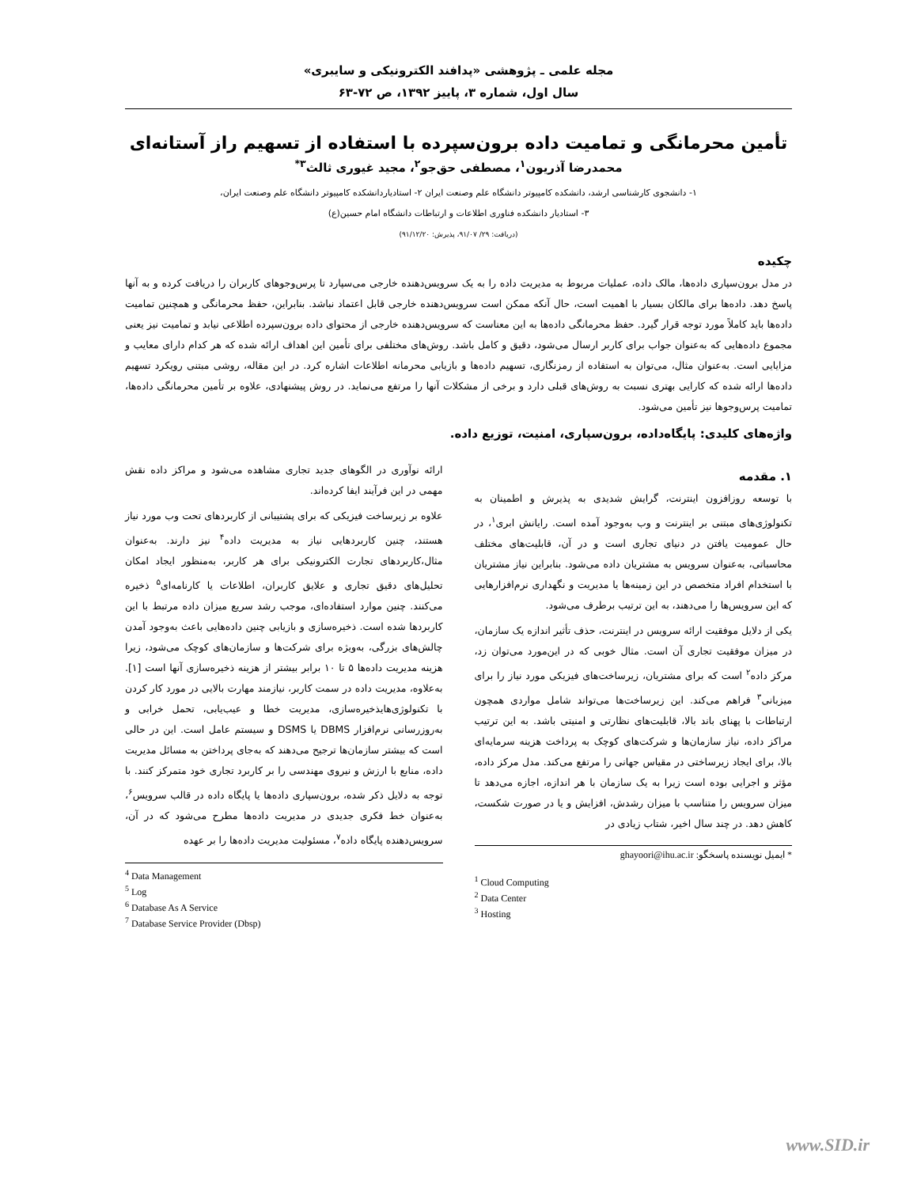مجله علمی ـ پژوهشی «پدافند الکترونیکی و سایبری»
سال اول، شماره ۳، پاییز ۱۳۹۲، ص ۷۲-۶۳
تأمین محرمانگی و تمامیت داده برون‌سپرده با استفاده از تسهیم راز آستانه‌ای
محمدرضا آذریون<sup>۱</sup>، مصطفی حق‌جو<sup>۲</sup>، مجید غیوری ثالث<sup>۳*</sup>
۱- دانشجوی کارشناسی ارشد، دانشکده کامپیوتر دانشگاه علم وصنعت ایران ۲- استادیاردانشکده کامپیوتر دانشگاه علم وصنعت ایران،
۳- استادیار دانشکده فناوری اطلاعات و ارتباطات دانشگاه امام حسین(ع)
(دریافت: ۲۹/ ۹۱/۰۷، پذیرش: ۹۱/۱۲/۲۰)
چکیده
در مدل برون‌سپاری داده‌ها، مالک داده، عملیات مربوط به مدیریت داده را به یک سرویس‌دهنده خارجی می‌سپارد تا پرس‌وجوهای کاربران را دریافت کرده و به آنها پاسخ دهد. داده‌ها برای مالکان بسیار با اهمیت است، حال آنکه ممکن است سرویس‌دهنده خارجی قابل اعتماد نباشد. بنابراین، حفظ محرمانگی و همچنین تمامیت داده‌ها باید کاملاً مورد توجه قرار گیرد. حفظ محرمانگی داده‌ها به این معناست که سرویس‌دهنده خارجی از محتوای داده برون‌سپرده اطلاعی نیابد و تمامیت نیز یعنی مجموع داده‌هایی که به‌عنوان جواب برای کاربر ارسال می‌شود، دقیق و کامل باشد. روش‌های مختلفی برای تأمین این اهداف ارائه شده که هر کدام دارای معایب و مزایایی است. به‌عنوان مثال، می‌توان به استفاده از رمزنگاری، تسهیم داده‌ها و بازیابی محرمانه اطلاعات اشاره کرد. در این مقاله، روشی مبتنی رویکرد تسهیم داده‌ها ارائه شده که کارایی بهتری نسبت به روش‌های قبلی دارد و برخی از مشکلات آنها را مرتفع می‌نماید. در روش پیشنهادی، علاوه بر تأمین محرمانگی داده‌ها، تمامیت پرس‌وجوها نیز تأمین می‌شود.
واژه‌های کلیدی: پایگاه‌داده، برون‌سپاری، امنیت، توزیع داده.
۱. مقدمه
با توسعه روزافزون اینترنت، گرایش شدیدی به پذیرش و اطمینان به تکنولوژی‌های مبتنی بر اینترنت و وب به‌وجود آمده است. رایانش ابری<sup>۱</sup>، در حال عمومیت یافتن در دنیای تجاری است و در آن، قابلیت‌های مختلف محاسباتی، به‌عنوان سرویس به مشتریان داده می‌شود. بنابراین نیاز مشتریان با استخدام افراد متخصص در این زمینه‌ها یا مدیریت و نگهداری نرم‌افزارهایی که این سرویس‌ها را می‌دهند، به این ترتیب برطرف می‌شود.
یکی از دلایل موفقیت ارائه سرویس در اینترنت، حذف تأثیر اندازه یک سازمان، در میزان موفقیت تجاری آن است. مثال خوبی که در این‌مورد می‌توان زد، مرکز داده<sup>۲</sup> است که برای مشتریان، زیرساخت‌های فیزیکی مورد نیاز را برای میزبانی<sup>۳</sup> فراهم می‌کند. این زیرساخت‌ها می‌تواند شامل مواردی همچون ارتباطات با پهنای باند بالا، قابلیت‌های نظارتی و امنیتی باشد. به این ترتیب مراکز داده، نیاز سازمان‌ها و شرکت‌های کوچک به پرداخت هزینه سرمایه‌ای بالا، برای ایجاد زیرساختی در مقیاس جهانی را مرتفع می‌کند. مدل مرکز داده، مؤثر و اجرایی بوده است زیرا به یک سازمان با هر اندازه، اجازه می‌دهد تا میزان سرویس را متناسب با میزان رشدش، افزایش و یا در صورت شکست، کاهش دهد. در چند سال اخیر، شتاب زیادی در
* ایمیل نویسنده پاسخگو: ghayoori@ihu.ac.ir
<sup>1</sup> Cloud Computing
<sup>2</sup> Data Center
<sup>3</sup> Hosting
ارائه نوآوری در الگوهای جدید تجاری مشاهده می‌شود و مراکز داده نقش مهمی در این فرآیند ایفا کرده‌اند.
علاوه بر زیرساخت فیزیکی که برای پشتیبانی از کاربردهای تحت وب مورد نیاز هستند، چنین کاربردهایی نیاز به مدیریت داده<sup>۴</sup> نیز دارند. به‌عنوان مثال،کاربردهای تجارت الکترونیکی برای هر کاربر، به‌منظور ایجاد امکان تحلیل‌های دقیق تجاری و علایق کاربران، اطلاعات یا کارنامه‌ای<sup>۵</sup> ذخیره می‌کنند. چنین موارد استفاده‌ای، موجب رشد سریع میزان داده مرتبط با این کاربردها شده است. ذخیره‌سازی و بازیابی چنین داده‌هایی باعث به‌وجود آمدن چالش‌های بزرگی، به‌ویژه برای شرکت‌ها و سازمان‌های کوچک می‌شود، زیرا هزینه مدیریت داده‌ها ۵ تا ۱۰ برابر بیشتر از هزینه ذخیره‌سازی آنها است [۱]. به‌علاوه، مدیریت داده در سمت کاربر، نیازمند مهارت بالایی در مورد کار کردن با تکنولوژی‌هایذخیره‌سازی، مدیریت خطا و عیب‌یابی، تحمل خرابی و به‌روزرسانی نرم‌افزار DBMS یا DSMS و سیستم عامل است. این در حالی است که بیشتر سازمان‌ها ترجیح می‌دهند که به‌جای پرداختن به مسائل مدیریت داده، منابع با ارزش و نیروی مهندسی را بر کاربرد تجاری خود متمرکز کنند. با توجه به دلایل ذکر شده، برون‌سپاری داده‌ها یا پایگاه داده در قالب سرویس<sup>۶</sup>، به‌عنوان خط فکری جدیدی در مدیریت داده‌ها مطرح می‌شود که در آن، سرویس‌دهنده پایگاه داده<sup>۷</sup>، مسئولیت مدیریت داده‌ها را بر عهده
<sup>4</sup> Data Management
<sup>5</sup> Log
<sup>6</sup> Database As A Service
<sup>7</sup> Database Service Provider (Dbsp)
www.SID.ir